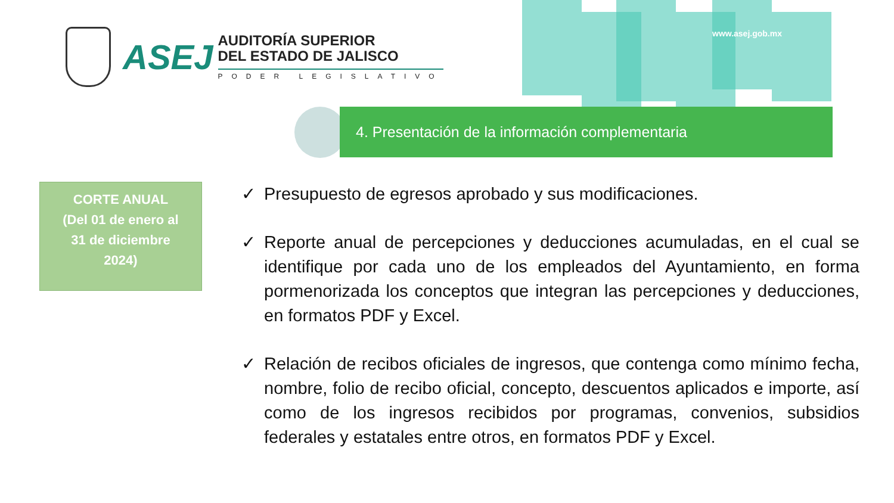ASEJ
AUDITORÍA SUPERIOR
DEL ESTADO DE JALISCO
PODER LEGISLATIVO
www.asej.gob.mx
4. Presentación de la información complementaria
CORTE ANUAL
(Del 01 de enero al
31 de diciembre
2024)
✓ Presupuesto de egresos aprobado y sus modificaciones.
✓ Reporte anual de percepciones y deducciones acumuladas, en el cual se identifique por cada uno de los empleados del Ayuntamiento, en forma pormenorizada los conceptos que integran las percepciones y deducciones, en formatos PDF y Excel.
✓ Relación de recibos oficiales de ingresos, que contenga como mínimo fecha, nombre, folio de recibo oficial, concepto, descuentos aplicados e importe, así como de los ingresos recibidos por programas, convenios, subsidios federales y estatales entre otros, en formatos PDF y Excel.